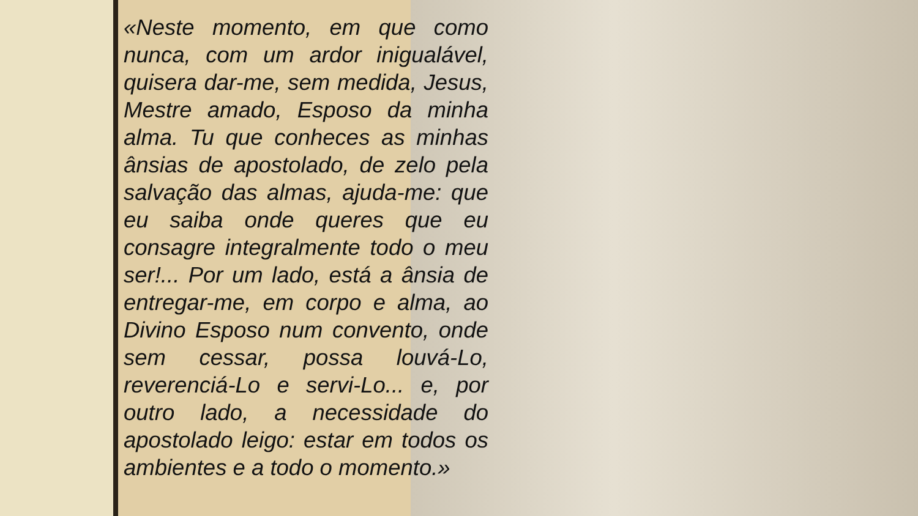«Neste momento, em que como nunca, com um ardor inigualável, quisera dar-me, sem medida, Jesus, Mestre amado, Esposo da minha alma. Tu que conheces as minhas ânsias de apostolado, de zelo pela salvação das almas, ajuda-me: que eu saiba onde queres que eu consagre integralmente todo o meu ser!... Por um lado, está a ânsia de entregar-me, em corpo e alma, ao Divino Esposo num convento, onde sem cessar, possa louvá-Lo, reverenciá-Lo e servi-Lo... e, por outro lado, a necessidade do apostolado leigo: estar em todos os ambientes e a todo o momento.»